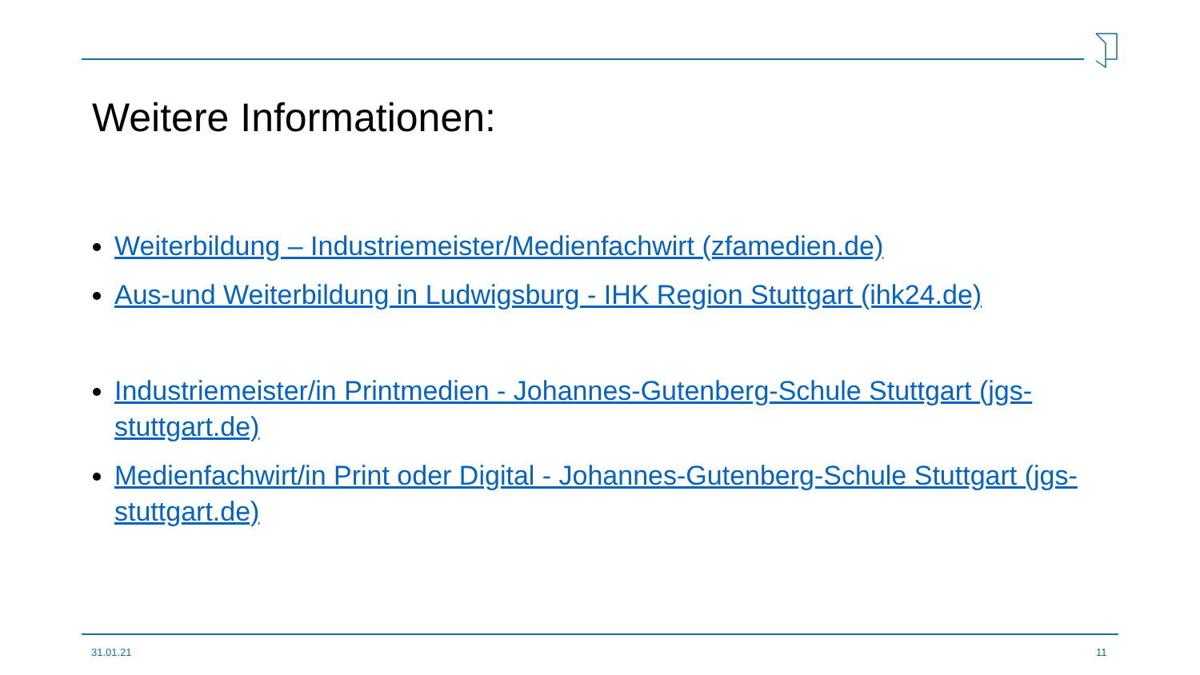Weitere Informationen:
Weiterbildung – Industriemeister/Medienfachwirt (zfamedien.de)
Aus-und Weiterbildung in Ludwigsburg - IHK Region Stuttgart (ihk24.de)
Industriemeister/in Printmedien - Johannes-Gutenberg-Schule Stuttgart (jgs-stuttgart.de)
Medienfachwirt/in Print oder Digital - Johannes-Gutenberg-Schule Stuttgart (jgs-stuttgart.de)
31.01.21 11